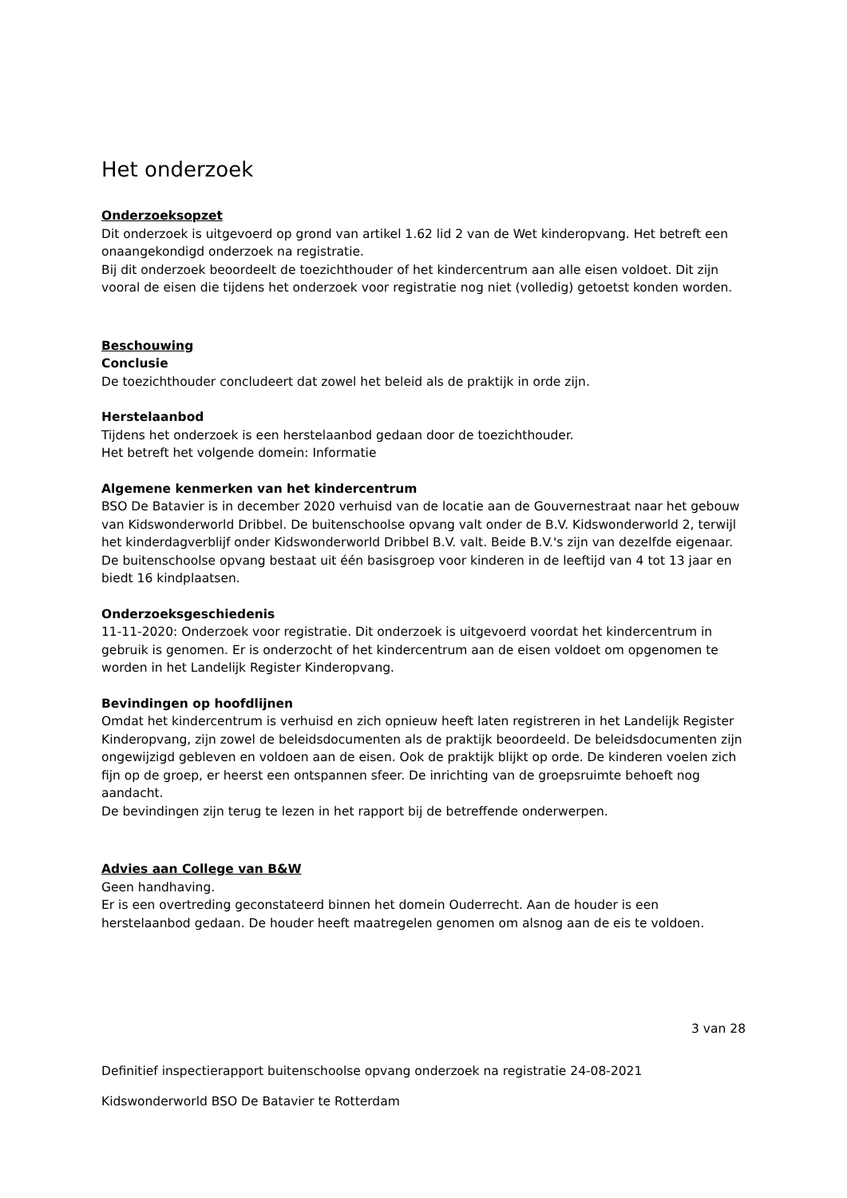Het onderzoek
Onderzoeksopzet
Dit onderzoek is uitgevoerd op grond van artikel 1.62 lid 2 van de Wet kinderopvang. Het betreft een onaangekondigd onderzoek na registratie.
Bij dit onderzoek beoordeelt de toezichthouder of het kindercentrum aan alle eisen voldoet. Dit zijn vooral de eisen die tijdens het onderzoek voor registratie nog niet (volledig) getoetst konden worden.
Beschouwing
Conclusie
De toezichthouder concludeert dat zowel het beleid als de praktijk in orde zijn.
Herstelaanbod
Tijdens het onderzoek is een herstelaanbod gedaan door de toezichthouder.
Het betreft het volgende domein: Informatie
Algemene kenmerken van het kindercentrum
BSO De Batavier is in december 2020 verhuisd van de locatie aan de Gouvernestraat naar het gebouw van Kidswonderworld Dribbel. De buitenschoolse opvang valt onder de B.V. Kidswonderworld 2, terwijl het kinderdagverblijf onder Kidswonderworld Dribbel B.V. valt. Beide B.V.'s zijn van dezelfde eigenaar. De buitenschoolse opvang bestaat uit één basisgroep voor kinderen in de leeftijd van 4 tot 13 jaar en biedt 16 kindplaatsen.
Onderzoeksgeschiedenis
11-11-2020: Onderzoek voor registratie. Dit onderzoek is uitgevoerd voordat het kindercentrum in gebruik is genomen. Er is onderzocht of het kindercentrum aan de eisen voldoet om opgenomen te worden in het Landelijk Register Kinderopvang.
Bevindingen op hoofdlijnen
Omdat het kindercentrum is verhuisd en zich opnieuw heeft laten registreren in het Landelijk Register Kinderopvang, zijn zowel de beleidsdocumenten als de praktijk beoordeeld. De beleidsdocumenten zijn ongewijzigd gebleven en voldoen aan de eisen. Ook de praktijk blijkt op orde. De kinderen voelen zich fijn op de groep, er heerst een ontspannen sfeer. De inrichting van de groepsruimte behoeft nog aandacht.
De bevindingen zijn terug te lezen in het rapport bij de betreffende onderwerpen.
Advies aan College van B&W
Geen handhaving.
Er is een overtreding geconstateerd binnen het domein Ouderrecht. Aan de houder is een herstelaanbod gedaan. De houder heeft maatregelen genomen om alsnog aan de eis te voldoen.
3 van 28
Definitief inspectierapport buitenschoolse opvang onderzoek na registratie 24-08-2021
Kidswonderworld BSO De Batavier te Rotterdam